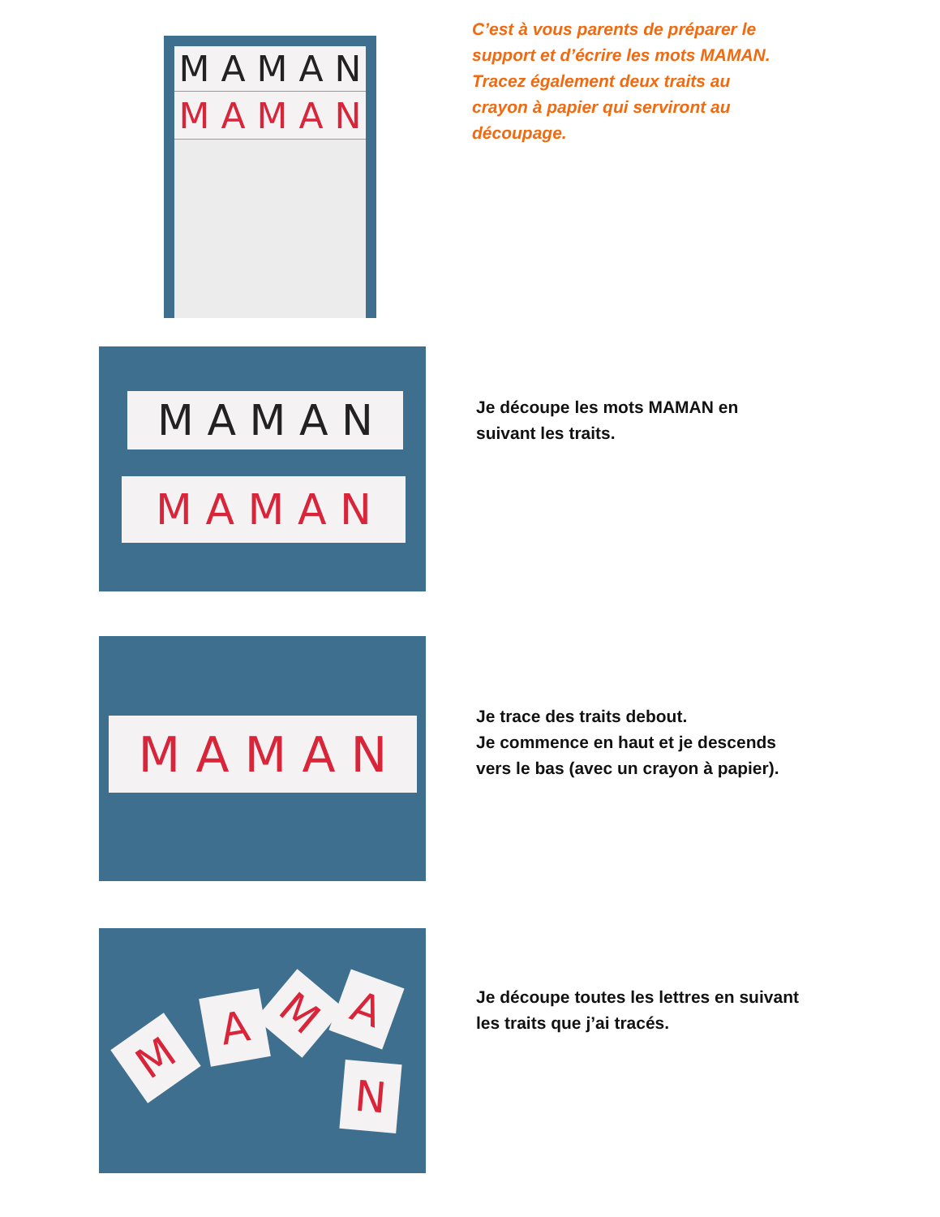M A M A N
M A M A N
C’est à vous parents de préparer le
support et d’écrire les mots MAMAN.
Tracez également deux traits au
crayon à papier qui serviront au
découpage.
M A M A N
M A M A N
Je découpe les mots MAMAN en
suivant les traits.
M A M A N
Je trace des traits debout.
Je commence en haut et je descends
vers le bas (avec un crayon à papier).
M
A M A
N
Je découpe toutes les lettres en suivant
les traits que j’ai tracés.